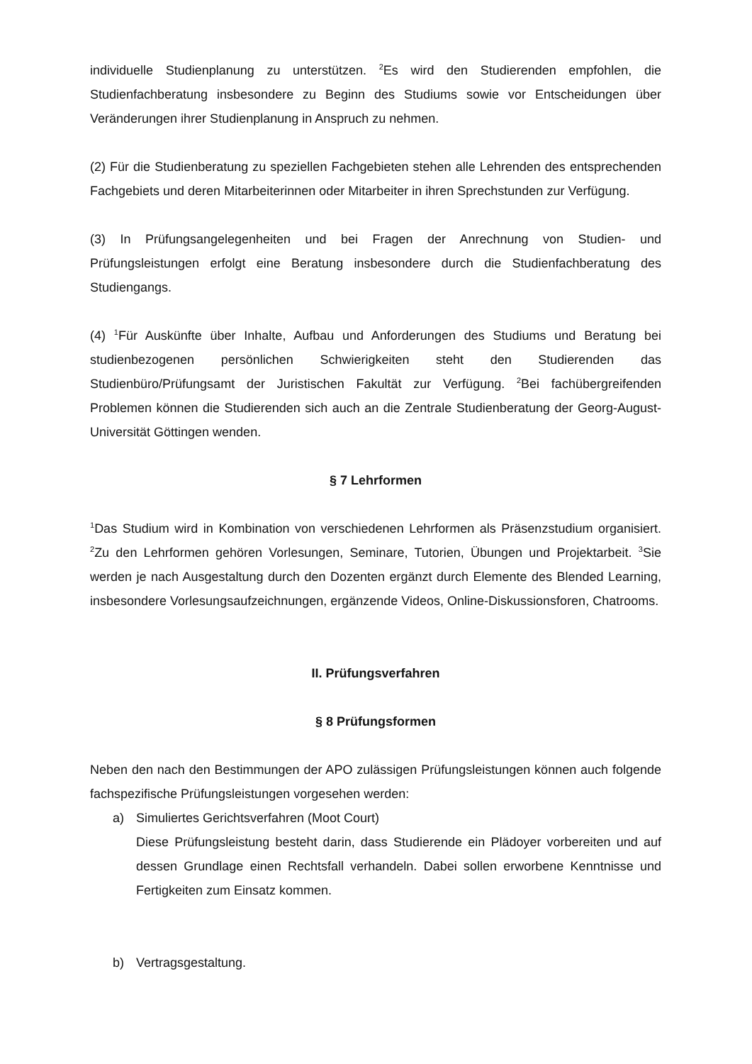individuelle Studienplanung zu unterstützen. <sup>2</sup>Es wird den Studierenden empfohlen, die Studienfachberatung insbesondere zu Beginn des Studiums sowie vor Entscheidungen über Veränderungen ihrer Studienplanung in Anspruch zu nehmen.
(2) Für die Studienberatung zu speziellen Fachgebieten stehen alle Lehrenden des entsprechenden Fachgebiets und deren Mitarbeiterinnen oder Mitarbeiter in ihren Sprechstunden zur Verfügung.
(3) In Prüfungsangelegenheiten und bei Fragen der Anrechnung von Studien- und Prüfungsleistungen erfolgt eine Beratung insbesondere durch die Studienfachberatung des Studiengangs.
(4) <sup>1</sup>Für Auskünfte über Inhalte, Aufbau und Anforderungen des Studiums und Beratung bei studienbezogenen persönlichen Schwierigkeiten steht den Studierenden das Studienbüro/Prüfungsamt der Juristischen Fakultät zur Verfügung. <sup>2</sup>Bei fachübergreifenden Problemen können die Studierenden sich auch an die Zentrale Studienberatung der Georg-August-Universität Göttingen wenden.
§ 7 Lehrformen
<sup>1</sup> Das Studium wird in Kombination von verschiedenen Lehrformen als Präsenzstudium organisiert. <sup>2</sup>Zu den Lehrformen gehören Vorlesungen, Seminare, Tutorien, Übungen und Projektarbeit. <sup>3</sup>Sie werden je nach Ausgestaltung durch den Dozenten ergänzt durch Elemente des Blended Learning, insbesondere Vorlesungsaufzeichnungen, ergänzende Videos, Online-Diskussionsforen, Chatrooms.
II. Prüfungsverfahren
§ 8 Prüfungsformen
Neben den nach den Bestimmungen der APO zulässigen Prüfungsleistungen können auch folgende fachspezifische Prüfungsleistungen vorgesehen werden:
a) Simuliertes Gerichtsverfahren (Moot Court)
Diese Prüfungsleistung besteht darin, dass Studierende ein Plädoyer vorbereiten und auf dessen Grundlage einen Rechtsfall verhandeln. Dabei sollen erworbene Kenntnisse und Fertigkeiten zum Einsatz kommen.
b) Vertragsgestaltung.